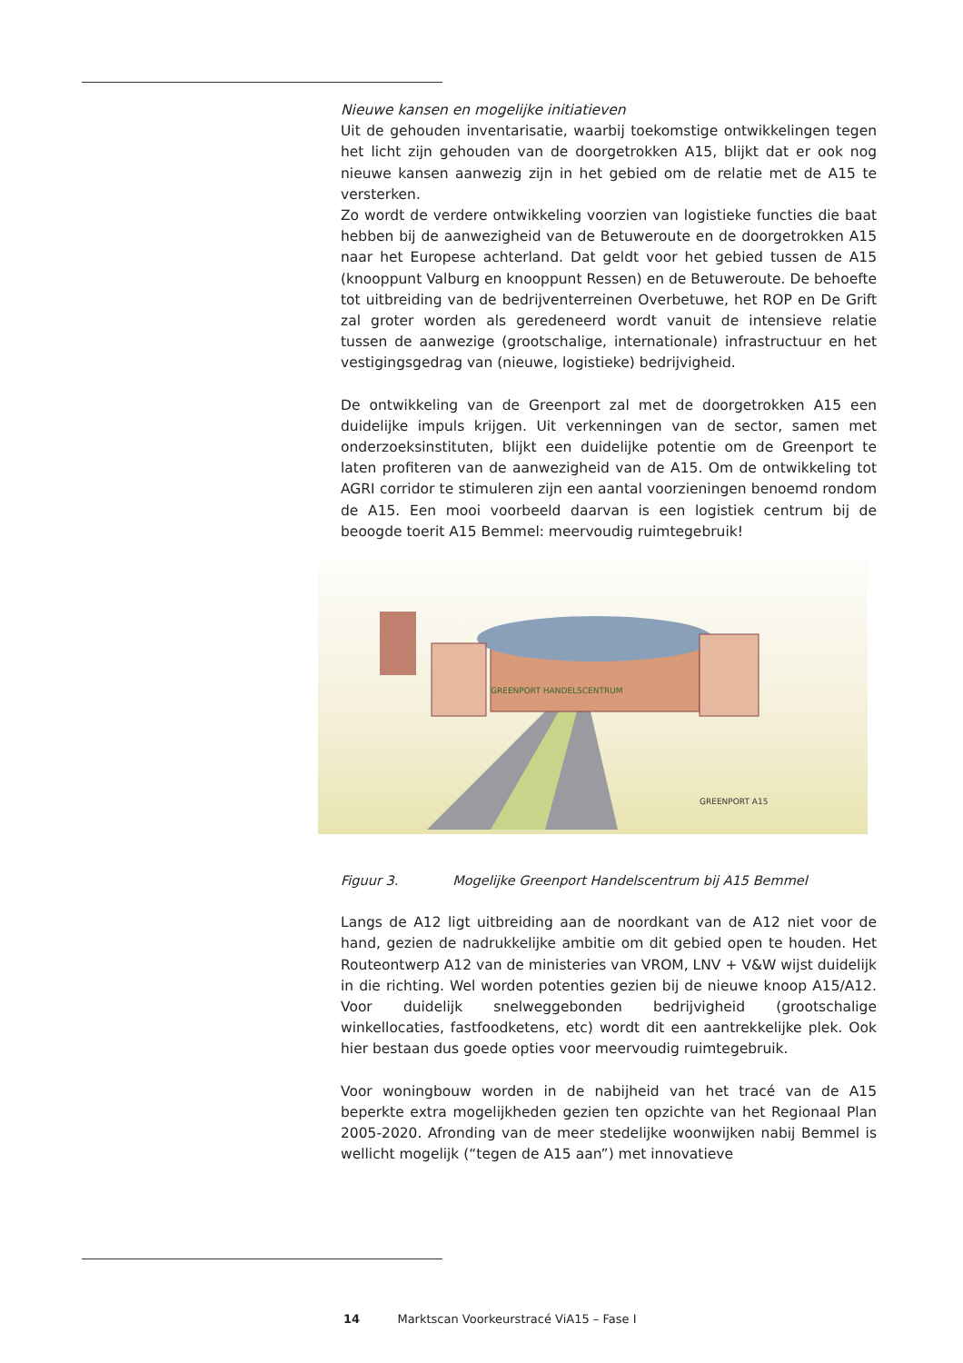Nieuwe kansen en mogelijke initiatieven
Uit de gehouden inventarisatie, waarbij toekomstige ontwikkelingen tegen het licht zijn gehouden van de doorgetrokken A15, blijkt dat er ook nog nieuwe kansen aanwezig zijn in het gebied om de relatie met de A15 te versterken.
Zo wordt de verdere ontwikkeling voorzien van logistieke functies die baat hebben bij de aanwezigheid van de Betuweroute en de doorgetrokken A15 naar het Europese achterland. Dat geldt voor het gebied tussen de A15 (knooppunt Valburg en knooppunt Ressen) en de Betuweroute. De behoefte tot uitbreiding van de bedrijventerreinen Overbetuwe, het ROP en De Grift zal groter worden als geredeneerd wordt vanuit de intensieve relatie tussen de aanwezige (grootschalige, internationale) infrastructuur en het vestigingsgedrag van (nieuwe, logistieke) bedrijvigheid.
De ontwikkeling van de Greenport zal met de doorgetrokken A15 een duidelijke impuls krijgen. Uit verkenningen van de sector, samen met onderzoeksinstituten, blijkt een duidelijke potentie om de Greenport te laten profiteren van de aanwezigheid van de A15. Om de ontwikkeling tot AGRI corridor te stimuleren zijn een aantal voorzieningen benoemd rondom de A15. Een mooi voorbeeld daarvan is een logistiek centrum bij de beoogde toerit A15 Bemmel: meervoudig ruimtegebruik!
GREENPORT HANDELSCENTRUM
GREENPORT A15
Figuur 3. Mogelijke Greenport Handelscentrum bij A15 Bemmel
Langs de A12 ligt uitbreiding aan de noordkant van de A12 niet voor de hand, gezien de nadrukkelijke ambitie om dit gebied open te houden. Het Routeontwerp A12 van de ministeries van VROM, LNV + V&W wijst duidelijk in die richting. Wel worden potenties gezien bij de nieuwe knoop A15/A12. Voor duidelijk snelweggebonden bedrijvigheid (grootschalige winkellocaties, fastfoodketens, etc) wordt dit een aantrekkelijke plek. Ook hier bestaan dus goede opties voor meervoudig ruimtegebruik.
Voor woningbouw worden in de nabijheid van het tracé van de A15 beperkte extra mogelijkheden gezien ten opzichte van het Regionaal Plan 2005-2020. Afronding van de meer stedelijke woonwijken nabij Bemmel is wellicht mogelijk (“tegen de A15 aan”) met innovatieve
14 Marktscan Voorkeurstracé ViA15 – Fase I